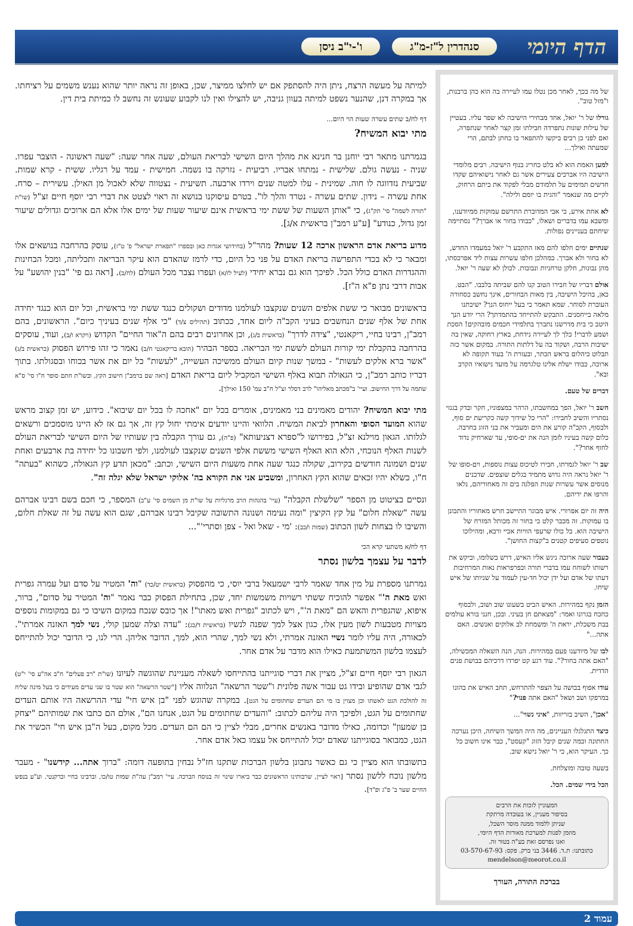הדף היומי סנהדרין ל"ז-מ"ג ו'-י"ב ניסן
של מה בכך, לאחר מכן נטלו עמו לעיירה בה הוא כהן ברבנות, ו"מזל טוב".
גורלו של ר' יואל, אחד מבחירי הישיבה לא שפר עליו. בעטיין של עילות שונות נתפרדה חבילתו זמן קצר לאחר שנתפרה, ואם לפני כן רבים ביקשו להתפאר בו כחתן לבתם, הרי שמעתה ואילך...
למען האמת הוא לא בלט כחריג בנוף הישיבה. רבים מלומדי הישיבה היו אברכים צעירים אשר גם לאחר נישואיהם שקדו חדשים תמימים על תלמודם מבלי לפקוד את ביתם הרחוק, לקיים מה שנאמר "והגית בו יומם ולילה".
לא אחת אירע, כי אבי המדוברת התרשם עמוקות ממיודענו, ומשבא עמו בדברים ושאלו, "כבודו בחור או אברך?" נסתיימה שיחתם בעניינים נפולות.
שנתיים ימים חלפו להם מאז התקבע ר' יואל במעמדו החדש, לא בחור ולא אברך. במהלכן חלפו עשרות עצות ליד אפרכסתו, מהן נבונות, חלקן טרחניות ונבובות. לכולן לא שעה ר' יואל.
אולם דבריו של חבירו הטוב קנו להם שביתה בלבבו. "הבט. כאן, בהיכל הישיבה, בין מאות הבחורים, אינך נחשב כסחורה העוברת לסוחר. שמא תאמר כי בעל ייחוס הנך? ישיבתנו מלאה בייחסנים. התבקש להתייחד בהתמדתך? הרי יודע הנך היטב כי בית מדרשנו נתברך בתלמידי חכמים מובהקים! הסכת ושמע לדברי! כלך לך לעיירה נידחת, בארץ רחוקה, שאין בה ישיבות הרבה, ושקוד בה על דלתות התורה. במקום אשר כזה תבלוט כיהלום בראש הכתר, ובעזרת ה' בעוד תקופה לא ארוכה, כבודו ישלח אלינו טלגרמה על מועד נישואיו הקרב ובא".
דברים של טעם.
חשב ר' יואל, הפך במחשבתו, הרהר במצפוניו, חקר ובדק בגנזי נסתריו והשיב לחבירו: "הרי כל שידוך קשה כקריעת ים סוף, ולבסוף, הקב"ה קורע את הים ומעביר את בני הזוג בחרבה. כלום קשה בעיניו לזמן הנה את ים-סופי, עד שארחיק נדוד לחוף אחר?".
שב ר' יואל לגמרתו, חבירו לטיכוס עצות נוספות, וים-סופו של ר' יואל נראה היה גדוש מתמיד בגלים שוצפים. שדכנים מנוסים אשר עשרות שנות הפלגה בים זה מאחוריהם, נלאו והרפו את ידיהם.
היה זה יום אפרורי. איש מבוגר התיישב חרש מאחוריו והתבונן בו עמוקות. זה מכבר קלט כי בחור זה מכותל המזרח של הישיבה הוא. כל כולו שרעפי הוויות אביי ורבא, ומהילוכו נוטפים סעיפים קטנים ב"קצות החושן".
כעבור שעה ארוכה ניגש אליו האיש, דרש בשלומו, וביקש את רשותו לשוחח עמו בדברי תורה ובפרפראות נאות המרחיבות דעתו של אדם ועל ידן יכול חד-עין לעמוד על שניותו של איש שיחו.
הזמן נקף במהירות. האיש הביט בשעונו שוב ושוב, ולבסוף כחכח בגרונו ואמר: "מצאתם חן בעיני. ובכן, חנני בורא עולמים בבת משכלת, יראת ה' ומשמחת לב אלוקים ואנשים. האם אתה..."
לבו של מיודענו פעם במהירות. הנה, הנה השאלה המכשילה, "האם אתה בחור?". עוד רגע קט יפרדו דרכיהם בבושת פנים הדדית.
עודו אפוף בבושה על הצפוי להתרחש, תחב האיש את בהונו במרפקו ושב ושאל "האם אתה פנוי?"
"אכן", השיב בזריזות, "איני נשוי"...
כיצד התגלגלו העניינים, מה היה המשך השיחה, היכן נערכה החתונה וכמה שנים קיבל הזוג "קעסט", כבר אינו חשוב כל כך. העיקר הוא, כי ר' יואל נישא שוב.
בשעה טובה ומוצלחת.
הכל בידי שמים. הכל.
המעוניין לזכות את הרבים
בסיפור מעניין, או בעובדה מרתקת
שניתן ללמוד ממנה מוסר השכל,
מוזמן לפנות למערכת מאורות הדף היומי,
ואנו נפרסם זאת בע"ה בטור זה.
כתובתנו: ת.ד. 3446 בני ברק. פקס: 03-570-67-93
mendelson@meorot.co.il
בברכת התורה, העורך
למיתה על מעשה הרצח, ניתן היה להסתפק אם יש לחלצו ממיצר, שכן, באופן זה נראה יותר שהוא נענש משמים על רציחתו. אך במקרה דנן, שהנער נשפט למיתה בעוון גניבה, יש להצילו ואין לנו לקבוע שעונש זה נחשב לו כמיתת בית דין.
דף לח/ב שתים עשרה שעות הוי היום...
מתי יבוא המשיח?
בגמרתנו מתאר רבי יוחנן בר חנינא את מהלך היום השישי לבריאת העולם, שעה אחר שעה: "שעה ראשונה - הוצבר עפרו. שניה - נעשה גולם. שלישית - נמתחו אבריו. רביעית - נזרקה בו נשמה. חמישית - עמד על רגליו. ששית - קרא שמות. שביעית נזדווגה לו חוה. שמינית - עלו למטה שנים וירדו ארבעה. תשיעית - נצטווה שלא לאכול מן האילן. עשירית – סרח. אחת עשרה – נידון. שתים עשרה - נטרד והלך לו". בטרם עיסוקנו בנושא זה ראוי לצטט את דברי רבי יוסף חיים זצ"ל (שו"ת "תורה לשמה" סי' תק"ג), כי "אותן השעות של ששת ימי בראשית אינם שיעור שעות של ימים אלו אלא הם ארוכים וגדולים שיעור זמן גדול, כנודע" [ע"ע רמב"ן בראשית א/ג].
מדוע בריאת אדם הראשון ארכה 12 שעות? מהר"ל (בחידושי אגדות כאן ובספרו "תפארת ישראל" פ' ט"ז), עוסק בהרחבה בנושאים אלו ומבאר כי לא בכדי התפרשה בריאת האדם על פני כל היום, כדי לרמז שהאדם הוא עיקר הבריאה ותכליתה, ומכל הבחינות וההגדרות האדם כולל הכל. לפיכך הוא גם נברא יחידי (לעיל לז/א) ועפרו נצבר מכל העולם (לח/ב). [ראה גם פי' "בנין יהושע" על אבות דרבי נתן פ"א ה"ז].
בראשונים מבואר כי ששת אלפים השנים שנקצבו לעולמנו מדודים ושקולים כנגד ששת ימי בראשית, וכל יום הוא כנגד יחידה אחת של אלף שנים הנחשבים בעיני הקב"ה ליום אחד, ככתוב (תהילים צ/ד) "כי אלף שנים בעיניך כיום". הראשונים, בהם רמב"ן, רבינו בחיי, ריקאנטי, "צידה לדרך" (בראשית ב/ג), וכן אחרונים רבים בהם ה"אור החיים" הקדוש (ויקרא ו/ב), ועוד, עוסקים בהרחבה בהקבלת ימי קורות העולם לששת ימי הבריאה. בספר הבהיר (הובא בריקאנטי ח/ב) נאמר כי זהו פירוש הפסוק (בראשית ב/ג) "אשר ברא אלקים לעשות" - במשך שנות קיום העולם ממשיכה העשייה, "לעשות" כל יום את אשר בכוחו ובסגולתו. בתוך דבריו כותב רמב"ן, כי הגאולה תבוא באלף השישי המקביל ליום בריאת האדם [ראה שם ברמב"ן חישוב הקץ, ובשו"ת חתם סופר ח"ו סי' ס"א שתמה על דרך החישוב. ועיי' ב"מכתב מאליהו" לרב דסלר זצ"ל ח"ב עמ' 150 ואילך].
מתי יבוא המשיח? יהודים מאמינים בני מאמינים, אומרים בכל יום "אחכה לו בכל יום שיבוא". כידוע, יש זמן קצוב מראש שהוא המועד הסופי והאחרון לביאת המשיח. הלוואי והיינו יודעים אימתי יחול קץ זה, אך גם אז לא היינו מוסמכים ורשאים לגלותו. הגאון מוילנא זצ"ל, בפירושו ל"ספרא דצניעותא" (פ"ה), גם עורך הקבלה בין שעותיו של היום השישי לבריאת העולם לשנות האלף הנוכחי, הלא הוא האלף השישי מששת אלפי השנים שנקצבו לעולמנו, ולפי חשבונו כל יחידה בת ארבעים ואחת שנים ושמונה חודשים בקירוב, שקולה כנגד שעה אחת משעות היום השישי, וכתב: "מכאן תדע קץ הגאולה, כשהוא "בעתה" ח"ו, כשלא יהיו זכאים שהוא הקץ האחרון, ומשביע אני את הקורא בה' אלוקי ישראל שלא יגלה זה".
ונסיים בציטוט מן הספר "שלשלת הקבלה" (עיי' בהגהות הרב מרגליות על שו"ת מן השמים סי' ע"ב) המספר, כי חכם בשם רבינו אברהם עשה "שאלת חלום" על קץ הקיצין "ומה נעימה ושנונה התשובה שקיבל רבינו אברהם, שגם הוא עשה על זה שאלת חלום, והשיבו לו בצחות לשון הכתוב (שמות ו/כב): 'מי - שאל ואל - צפן וסתרי'"...
דף לח/א משתעי קרא הכי
לדבר על עצמך בלשון נסתר
גמרתנו מספרת על מין אחד שאמר לרבי ישמעאל ברבי יוסי, כי מהפסוק (בראשית יט/כד) "וה' המטיר על סדם ועל עמרה גפרית ואש מאת ה'" אפשר להוכיח ששתי רשויות משמשות יחד, שכן, בתחילת הפסוק כבר נאמר "וה' המטיר על סדום", ברור, איפוא, שהגפרית והאש הם "מאת ה'", ויש לכתוב "גפרית ואש מאתו"! אך כובס שנכח במקום השיבו כי גם במקומות נוספים מצויות מטבעות לשון מעין אלו, כגון אצל למך שפנה לנשיו (בראשית ד/כג): "עדה וצלה שמען קולי, נשי למך האזנה אמרתי". לכאורה, היה עליו לומר נשיי האזנה אמרתי, ולא נשי למך, שהרי הוא, למך, הדובר אליהן. הרי לנו, כי הדובר יכול להתייחס לעצמו בלשון המשתמעת כאילו הוא מדבר על אדם אחר.
הגאון רבי יוסף חיים זצ"ל, מציין את דברי סוגייתנו בהתייחסו לשאלה מעניינת שהוגשה לעיונו (שו"ת "רב פעלים" ח"ב אה"ע סי' י"ט) לגבי אדם שהופיע ובידו גט עבור אשה פלונית ו"שטר הרשאה" הנלווה אליו ["שטר הרשאה" הוא שטר בו שני עדים מעידים כי בעל מינה שליח זה להולכת הגט לאשתו וכן מצוין בו מי הם העדים שחתומים על הגט]. במקרה שהוגש לפני "בן איש חי" עדי ההרשאה היו אותם העדים שחתומים על הגט, ולפיכך היה עליהם לכתוב: "והעדים שחתומים על הגט, אנחנו הם", אולם הם כתבו את שמותיהם "יצחק בן שמעון" וכדומה, כאילו מדובר באנשים אחרים, מבלי לציין כי הם הם העדים. מכל מקום, בעל ה"בן איש חי" הכשיר את הגט, כמבואר בסוגייתנו שאדם יכול להתייחס אל עצמו כאל אדם אחר.
בתשובתו הוא מציין כי גם כאשר נתבונן בלשון הברכות שתקנו חז"ל נבחין בתופעה דומה: "ברוך אתה... קידשנו" - מעבר מלשון נוכח ללשון נסתר [ראוי לציין, שרבותינו הראשונים כבר ביארו שינוי זה בנוסח הברכה. עיי' רמב"ן עה"ת שמות טו/כו, וברבינו בחיי וברקנטי. וע"ע בנפש החיים שער ב' פ"ג ופ"ד].
עמוד 2